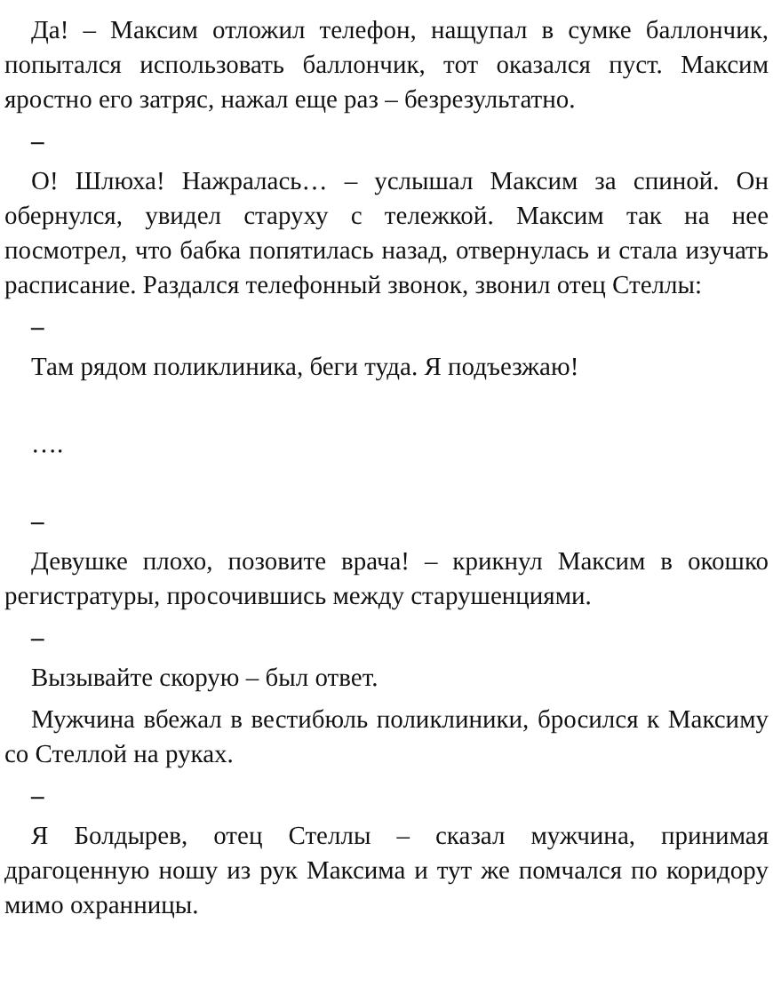Да! – Максим отложил телефон, нащупал в сумке баллончик, попытался использовать баллончик, тот оказался пуст. Максим яростно его затряс, нажал еще раз – безрезультатно.
–
О! Шлюха! Нажралась… – услышал Максим за спиной. Он обернулся, увидел старуху с тележкой. Максим так на нее посмотрел, что бабка попятилась назад, отвернулась и стала изучать расписание. Раздался телефонный звонок, звонил отец Стеллы:
–
Там рядом поликлиника, беги туда. Я подъезжаю!
….
–
Девушке плохо, позовите врача! – крикнул Максим в окошко регистратуры, просочившись между старушенциями.
–
Вызывайте скорую – был ответ.
Мужчина вбежал в вестибюль поликлиники, бросился к Максиму со Стеллой на руках.
–
Я Болдырев, отец Стеллы – сказал мужчина, принимая драгоценную ношу из рук Максима и тут же помчался по коридору мимо охранницы.